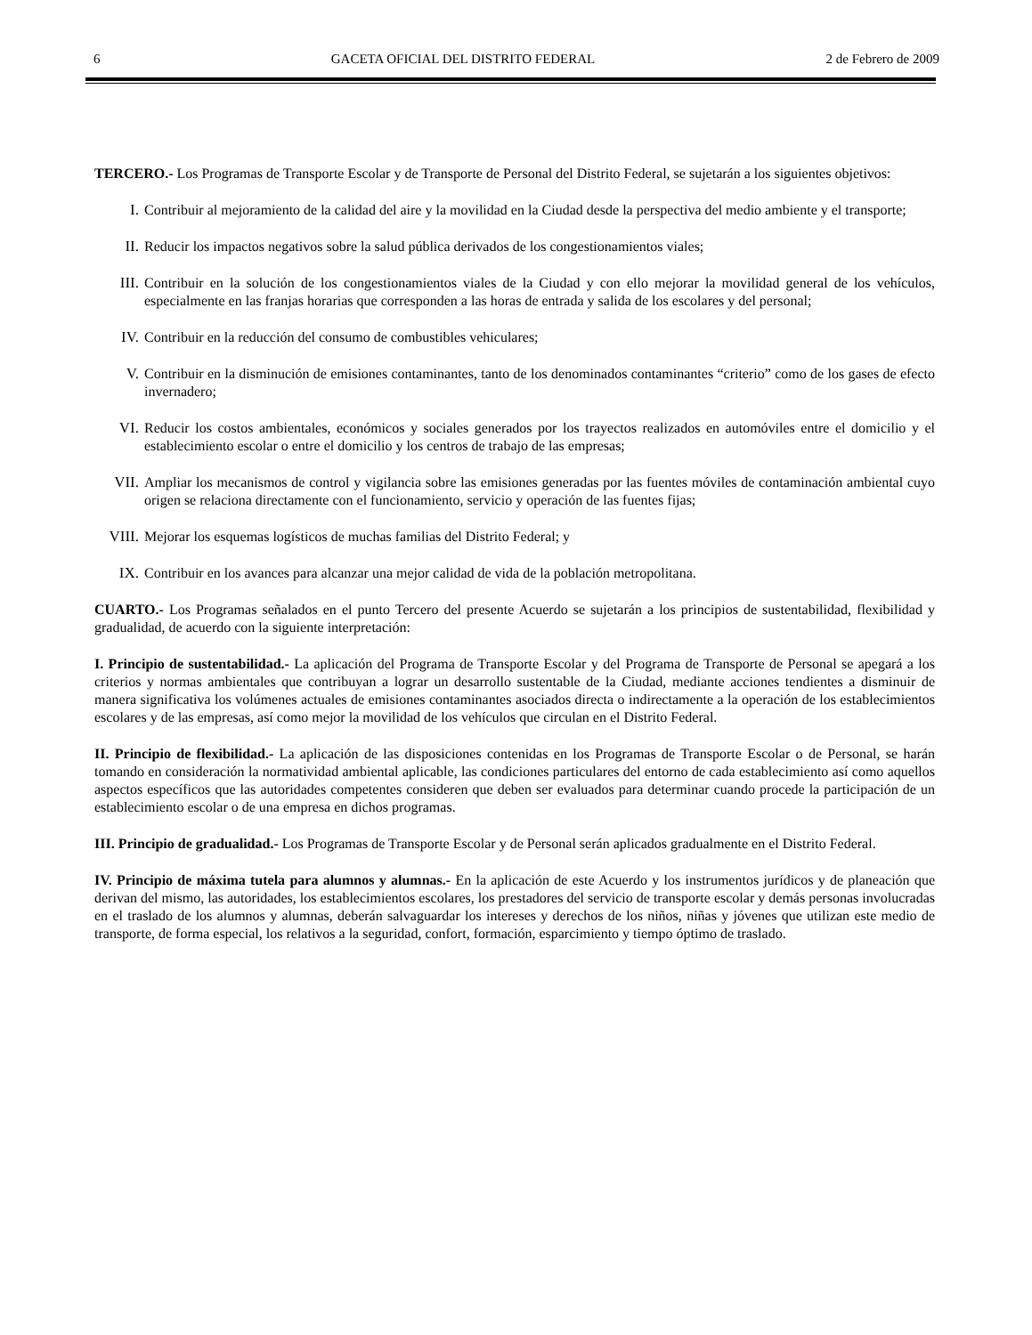6 GACETA OFICIAL DEL DISTRITO FEDERAL 2 de Febrero de 2009
TERCERO.- Los Programas de Transporte Escolar y de Transporte de Personal del Distrito Federal, se sujetarán a los siguientes objetivos:
I. Contribuir al mejoramiento de la calidad del aire y la movilidad en la Ciudad desde la perspectiva del medio ambiente y el transporte;
II. Reducir los impactos negativos sobre la salud pública derivados de los congestionamientos viales;
III. Contribuir en la solución de los congestionamientos viales de la Ciudad y con ello mejorar la movilidad general de los vehículos, especialmente en las franjas horarias que corresponden a las horas de entrada y salida de los escolares y del personal;
IV. Contribuir en la reducción del consumo de combustibles vehiculares;
V. Contribuir en la disminución de emisiones contaminantes, tanto de los denominados contaminantes “criterio” como de los gases de efecto invernadero;
VI. Reducir los costos ambientales, económicos y sociales generados por los trayectos realizados en automóviles entre el domicilio y el establecimiento escolar o entre el domicilio y los centros de trabajo de las empresas;
VII. Ampliar los mecanismos de control y vigilancia sobre las emisiones generadas por las fuentes móviles de contaminación ambiental cuyo origen se relaciona directamente con el funcionamiento, servicio y operación de las fuentes fijas;
VIII. Mejorar los esquemas logísticos de muchas familias del Distrito Federal; y
IX. Contribuir en los avances para alcanzar una mejor calidad de vida de la población metropolitana.
CUARTO.- Los Programas señalados en el punto Tercero del presente Acuerdo se sujetarán a los principios de sustentabilidad, flexibilidad y gradualidad, de acuerdo con la siguiente interpretación:
I. Principio de sustentabilidad.- La aplicación del Programa de Transporte Escolar y del Programa de Transporte de Personal se apegará a los criterios y normas ambientales que contribuyan a lograr un desarrollo sustentable de la Ciudad, mediante acciones tendientes a disminuir de manera significativa los volúmenes actuales de emisiones contaminantes asociados directa o indirectamente a la operación de los establecimientos escolares y de las empresas, así como mejor la movilidad de los vehículos que circulan en el Distrito Federal.
II. Principio de flexibilidad.- La aplicación de las disposiciones contenidas en los Programas de Transporte Escolar o de Personal, se harán tomando en consideración la normatividad ambiental aplicable, las condiciones particulares del entorno de cada establecimiento así como aquellos aspectos específicos que las autoridades competentes consideren que deben ser evaluados para determinar cuando procede la participación de un establecimiento escolar o de una empresa en dichos programas.
III. Principio de gradualidad.- Los Programas de Transporte Escolar y de Personal serán aplicados gradualmente en el Distrito Federal.
IV. Principio de máxima tutela para alumnos y alumnas.- En la aplicación de este Acuerdo y los instrumentos jurídicos y de planeación que derivan del mismo, las autoridades, los establecimientos escolares, los prestadores del servicio de transporte escolar y demás personas involucradas en el traslado de los alumnos y alumnas, deberán salvaguardar los intereses y derechos de los niños, niñas y jóvenes que utilizan este medio de transporte, de forma especial, los relativos a la seguridad, confort, formación, esparcimiento y tiempo óptimo de traslado.